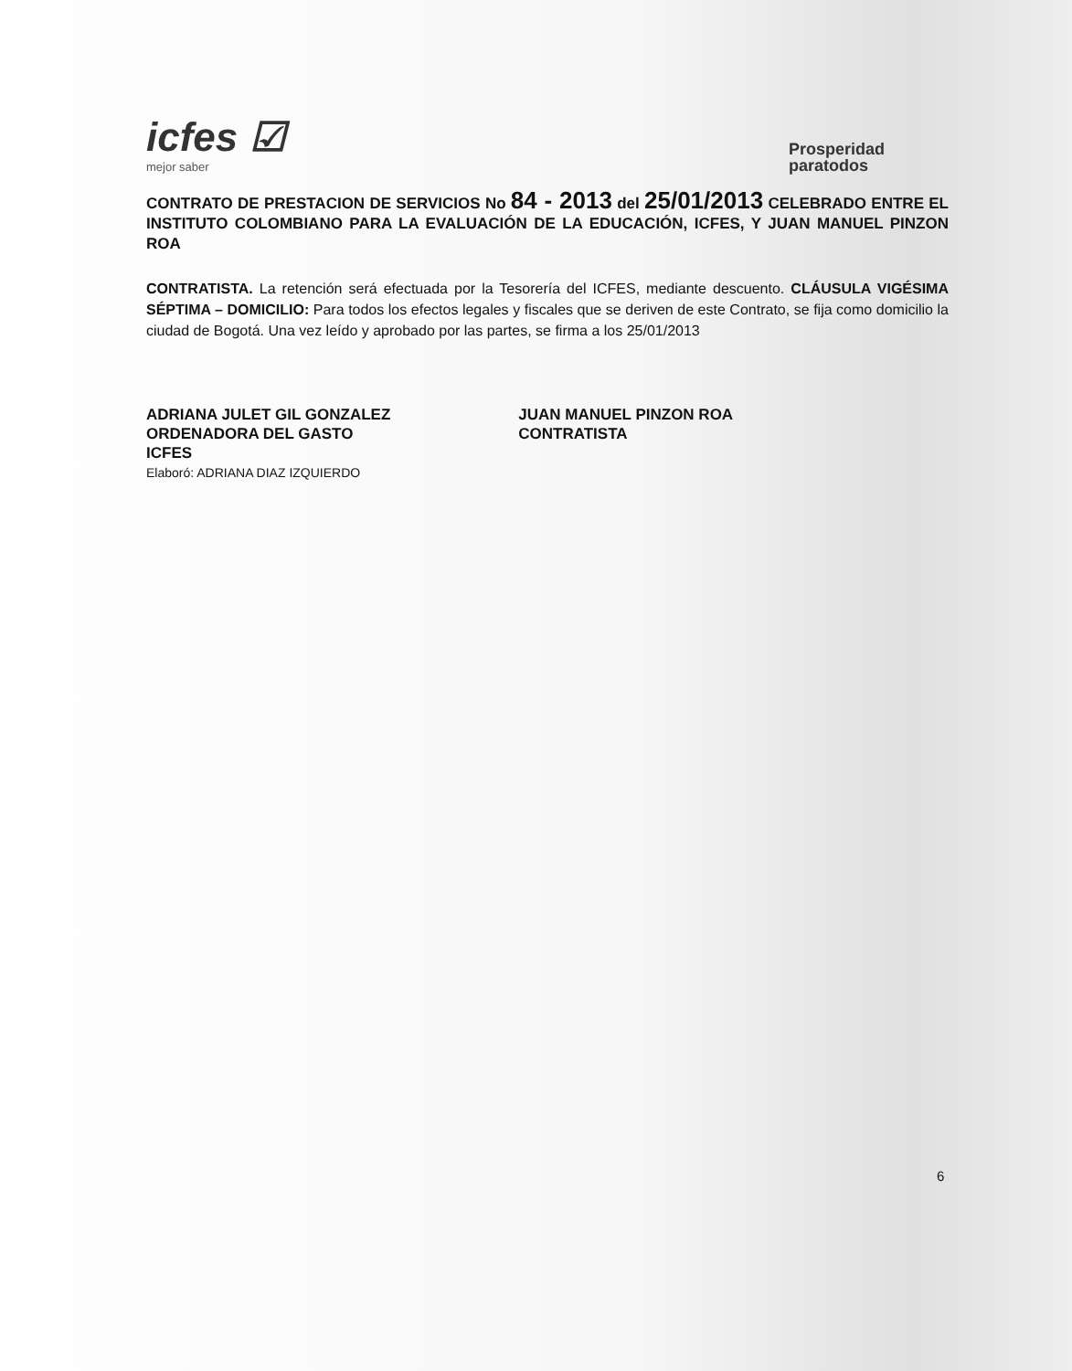icfes ☑
mejor saber
Prosperidad
paratodos
CONTRATO DE PRESTACION DE SERVICIOS No 84 - 2013 del 25/01/2013 CELEBRADO ENTRE EL INSTITUTO COLOMBIANO PARA LA EVALUACIÓN DE LA EDUCACIÓN, ICFES, Y JUAN MANUEL PINZON ROA
CONTRATISTA. La retención será efectuada por la Tesorería del ICFES, mediante descuento. CLÁUSULA VIGÉSIMA SÉPTIMA – DOMICILIO: Para todos los efectos legales y fiscales que se deriven de este Contrato, se fija como domicilio la ciudad de Bogotá. Una vez leído y aprobado por las partes, se firma a los 25/01/2013
ADRIANA JULET GIL GONZALEZ
ORDENADORA DEL GASTO
ICFES
Elaboró: ADRIANA DIAZ IZQUIERDO
JUAN MANUEL PINZON ROA
CONTRATISTA
6